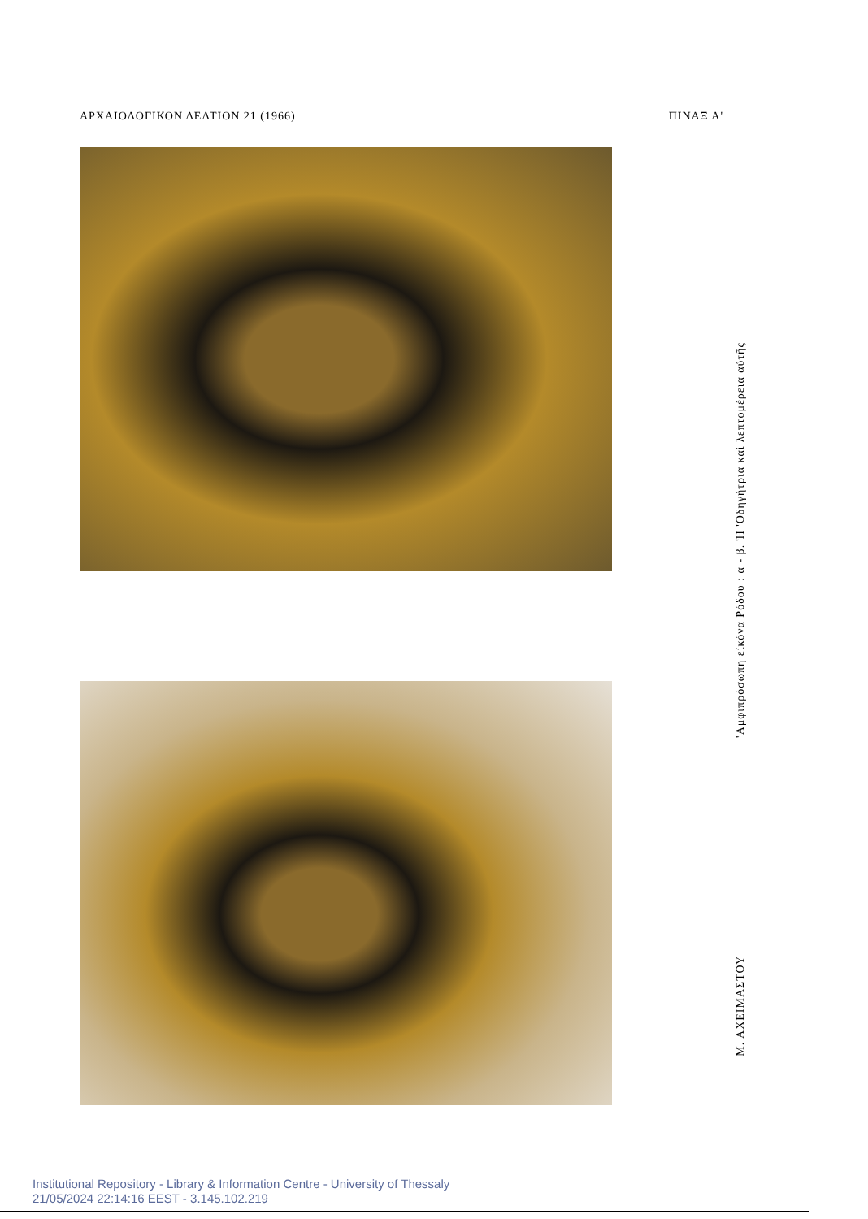ΑΡΧΑΙΟΛΟΓΙΚΟΝ ΔΕΛΤΙΟΝ 21 (1966) ΠΙΝΑΞ Α'
'Αμφιπρόσωπη εἰκόνα Ρόδου : α - β. Ἡ 'Οδηγήτρια καὶ λεπτομέρεια αὐτῆς
Μ. ΑΧΕΙΜΑΣΤΟΥ
Institutional Repository - Library & Information Centre - University of Thessaly
21/05/2024 22:14:16 EEST - 3.145.102.219